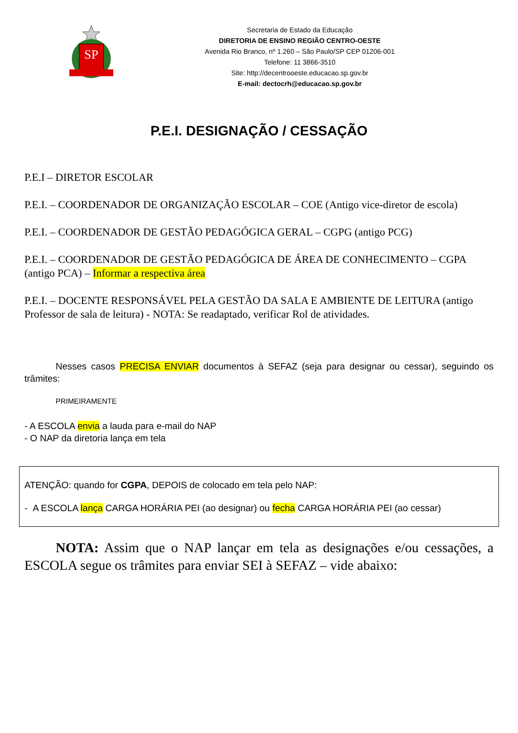SP
Secretaria de Estado da Educação
DIRETORIA DE ENSINO REGIÃO CENTRO-OESTE
Avenida Rio Branco, nº 1.260 – São Paulo/SP CEP 01206-001
Telefone: 11 3866-3510
Site: http://decentrooeste.educacao.sp.gov.br
E-mail: dectocrh@educacao.sp.gov.br
P.E.I. DESIGNAÇÃO / CESSAÇÃO
P.E.I – DIRETOR ESCOLAR
P.E.I. – COORDENADOR DE ORGANIZAÇÃO ESCOLAR – COE (Antigo vice-diretor de escola)
P.E.I. – COORDENADOR DE GESTÃO PEDAGÓGICA GERAL – CGPG (antigo PCG)
P.E.I. – COORDENADOR DE GESTÃO PEDAGÓGICA DE ÁREA DE CONHECIMENTO – CGPA (antigo PCA) – Informar a respectiva área
P.E.I. – DOCENTE RESPONSÁVEL PELA GESTÃO DA SALA E AMBIENTE DE LEITURA (antigo Professor de sala de leitura) - NOTA: Se readaptado, verificar Rol de atividades.
Nesses casos PRECISA ENVIAR documentos à SEFAZ (seja para designar ou cessar), seguindo os trâmites:
PRIMEIRAMENTE
- A ESCOLA envia a lauda para e-mail do NAP
- O NAP da diretoria lança em tela
ATENÇÃO: quando for CGPA, DEPOIS de colocado em tela pelo NAP:
- A ESCOLA lança CARGA HORÁRIA PEI (ao designar) ou fecha CARGA HORÁRIA PEI (ao cessar)
NOTA: Assim que o NAP lançar em tela as designações e/ou cessações, a ESCOLA segue os trâmites para enviar SEI à SEFAZ – vide abaixo: